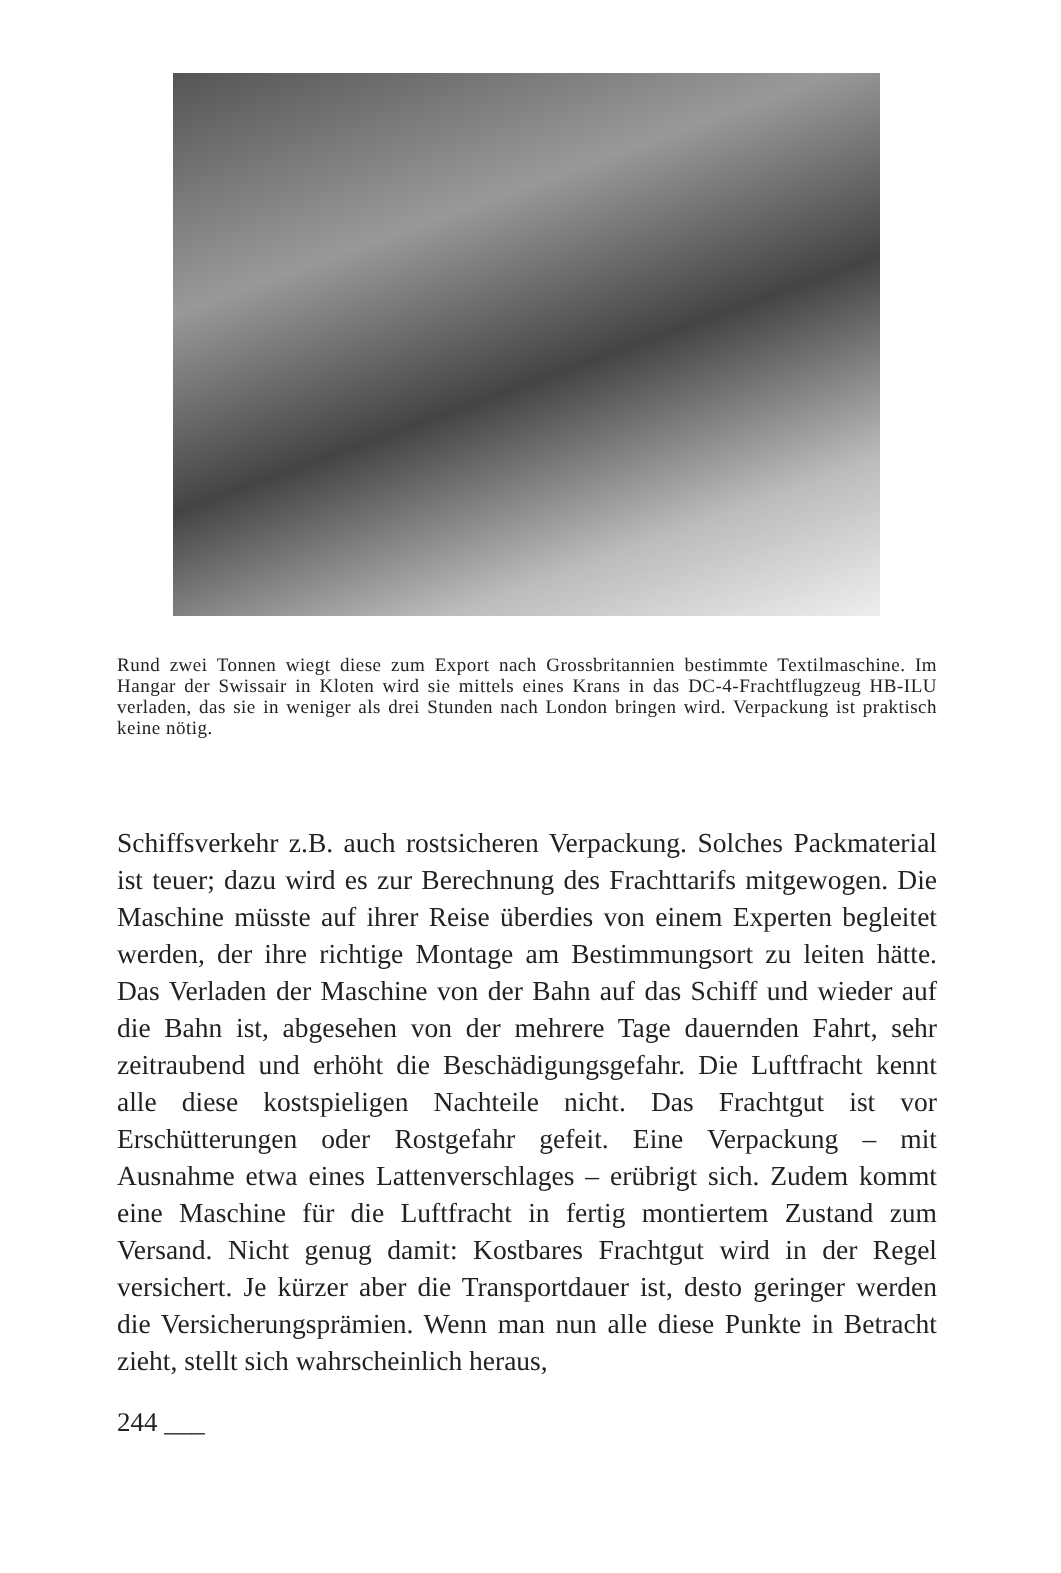Rund zwei Tonnen wiegt diese zum Export nach Grossbritannien bestimmte Textilmaschine. Im Hangar der Swissair in Kloten wird sie mittels eines Krans in das DC-4-Frachtflugzeug HB-ILU verladen, das sie in weniger als drei Stunden nach London bringen wird. Verpackung ist praktisch keine nötig.
Schiffsverkehr z.B. auch rostsicheren Verpackung. Solches Packmaterial ist teuer; dazu wird es zur Berechnung des Frachttarifs mitgewogen. Die Maschine müsste auf ihrer Reise überdies von einem Experten begleitet werden, der ihre richtige Montage am Bestimmungsort zu leiten hätte. Das Verladen der Maschine von der Bahn auf das Schiff und wieder auf die Bahn ist, abgesehen von der mehrere Tage dauernden Fahrt, sehr zeitraubend und erhöht die Beschädigungsgefahr. Die Luftfracht kennt alle diese kostspieligen Nachteile nicht. Das Frachtgut ist vor Erschütterungen oder Rostgefahr gefeit. Eine Verpackung – mit Ausnahme etwa eines Lattenverschlages – erübrigt sich. Zudem kommt eine Maschine für die Luftfracht in fertig montiertem Zustand zum Versand. Nicht genug damit: Kostbares Frachtgut wird in der Regel versichert. Je kürzer aber die Transportdauer ist, desto geringer werden die Versicherungsprämien. Wenn man nun alle diese Punkte in Betracht zieht, stellt sich wahrscheinlich heraus,
244 ___